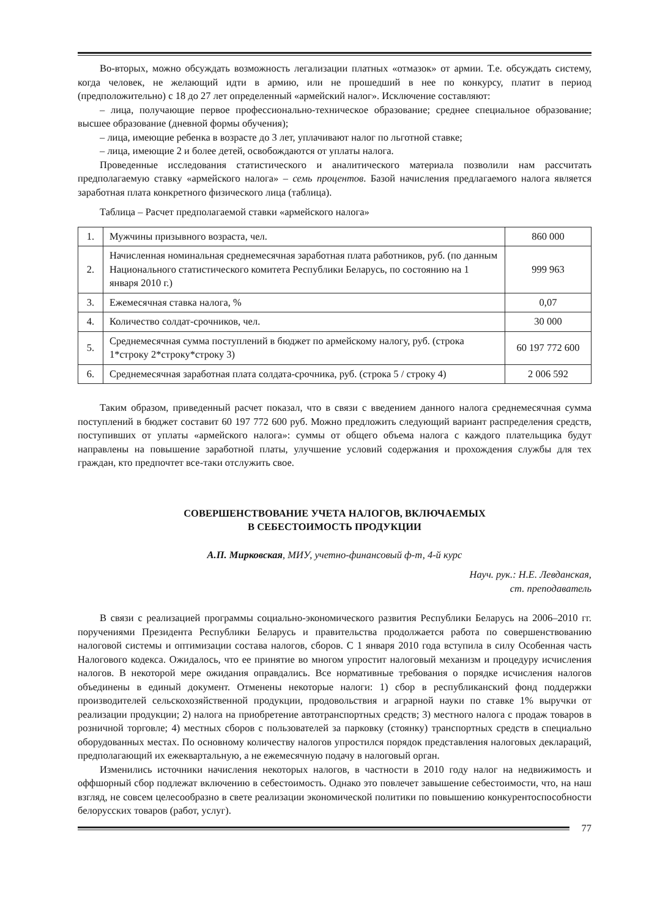Во-вторых, можно обсуждать возможность легализации платных «отмазок» от армии. Т.е. обсуждать систему, когда человек, не желающий идти в армию, или не прошедший в нее по конкурсу, платит в период (предположительно) с 18 до 27 лет определенный «армейский налог». Исключение составляют:
– лица, получающие первое профессионально-техническое образование; среднее специальное образование; высшее образование (дневной формы обучения);
– лица, имеющие ребенка в возрасте до 3 лет, уплачивают налог по льготной ставке;
– лица, имеющие 2 и более детей, освобождаются от уплаты налога.
Проведенные исследования статистического и аналитического материала позволили нам рассчитать предполагаемую ставку «армейского налога» – семь процентов. Базой начисления предлагаемого налога является заработная плата конкретного физического лица (таблица).
Таблица – Расчет предполагаемой ставки «армейского налога»
| 1. | Мужчины призывного возраста, чел. | 860 000 |
| 2. | Начисленная номинальная среднемесячная заработная плата работников, руб. (по данным Национального статистического комитета Республики Беларусь, по состоянию на 1 января 2010 г.) | 999 963 |
| 3. | Ежемесячная ставка налога, % | 0,07 |
| 4. | Количество солдат-срочников, чел. | 30 000 |
| 5. | Среднемесячная сумма поступлений в бюджет по армейскому налогу, руб. (строка 1*строку 2*строку*строку 3) | 60 197 772 600 |
| 6. | Среднемесячная заработная плата солдата-срочника, руб. (строка 5 / строку 4) | 2 006 592 |
Таким образом, приведенный расчет показал, что в связи с введением данного налога среднемесячная сумма поступлений в бюджет составит 60 197 772 600 руб. Можно предложить следующий вариант распределения средств, поступивших от уплаты «армейского налога»: суммы от общего объема налога с каждого плательщика будут направлены на повышение заработной платы, улучшение условий содержания и прохождения службы для тех граждан, кто предпочтет все-таки отслужить свое.
СОВЕРШЕНСТВОВАНИЕ УЧЕТА НАЛОГОВ, ВКЛЮЧАЕМЫХ
В СЕБЕСТОИМОСТЬ ПРОДУКЦИИ
А.П. Мирковская, МИУ, учетно-финансовый ф-т, 4-й курс
Науч. рук.: Н.Е. Левданская,
ст. преподаватель
В связи с реализацией программы социально-экономического развития Республики Беларусь на 2006–2010 гг. поручениями Президента Республики Беларусь и правительства продолжается работа по совершенствованию налоговой системы и оптимизации состава налогов, сборов. С 1 января 2010 года вступила в силу Особенная часть Налогового кодекса. Ожидалось, что ее принятие во многом упростит налоговый механизм и процедуру исчисления налогов. В некоторой мере ожидания оправдались. Все нормативные требования о порядке исчисления налогов объединены в единый документ. Отменены некоторые налоги: 1) сбор в республиканский фонд поддержки производителей сельскохозяйственной продукции, продовольствия и аграрной науки по ставке 1% выручки от реализации продукции; 2) налога на приобретение автотранспортных средств; 3) местного налога с продаж товаров в розничной торговле; 4) местных сборов с пользователей за парковку (стоянку) транспортных средств в специально оборудованных местах. По основному количеству налогов упростился порядок представления налоговых деклараций, предполагающий их ежеквартальную, а не ежемесячную подачу в налоговый орган.
Изменились источники начисления некоторых налогов, в частности в 2010 году налог на недвижимость и оффшорный сбор подлежат включению в себестоимость. Однако это повлечет завышение себестоимости, что, на наш взгляд, не совсем целесообразно в свете реализации экономической политики по повышению конкурентоспособности белорусских товаров (работ, услуг).
77